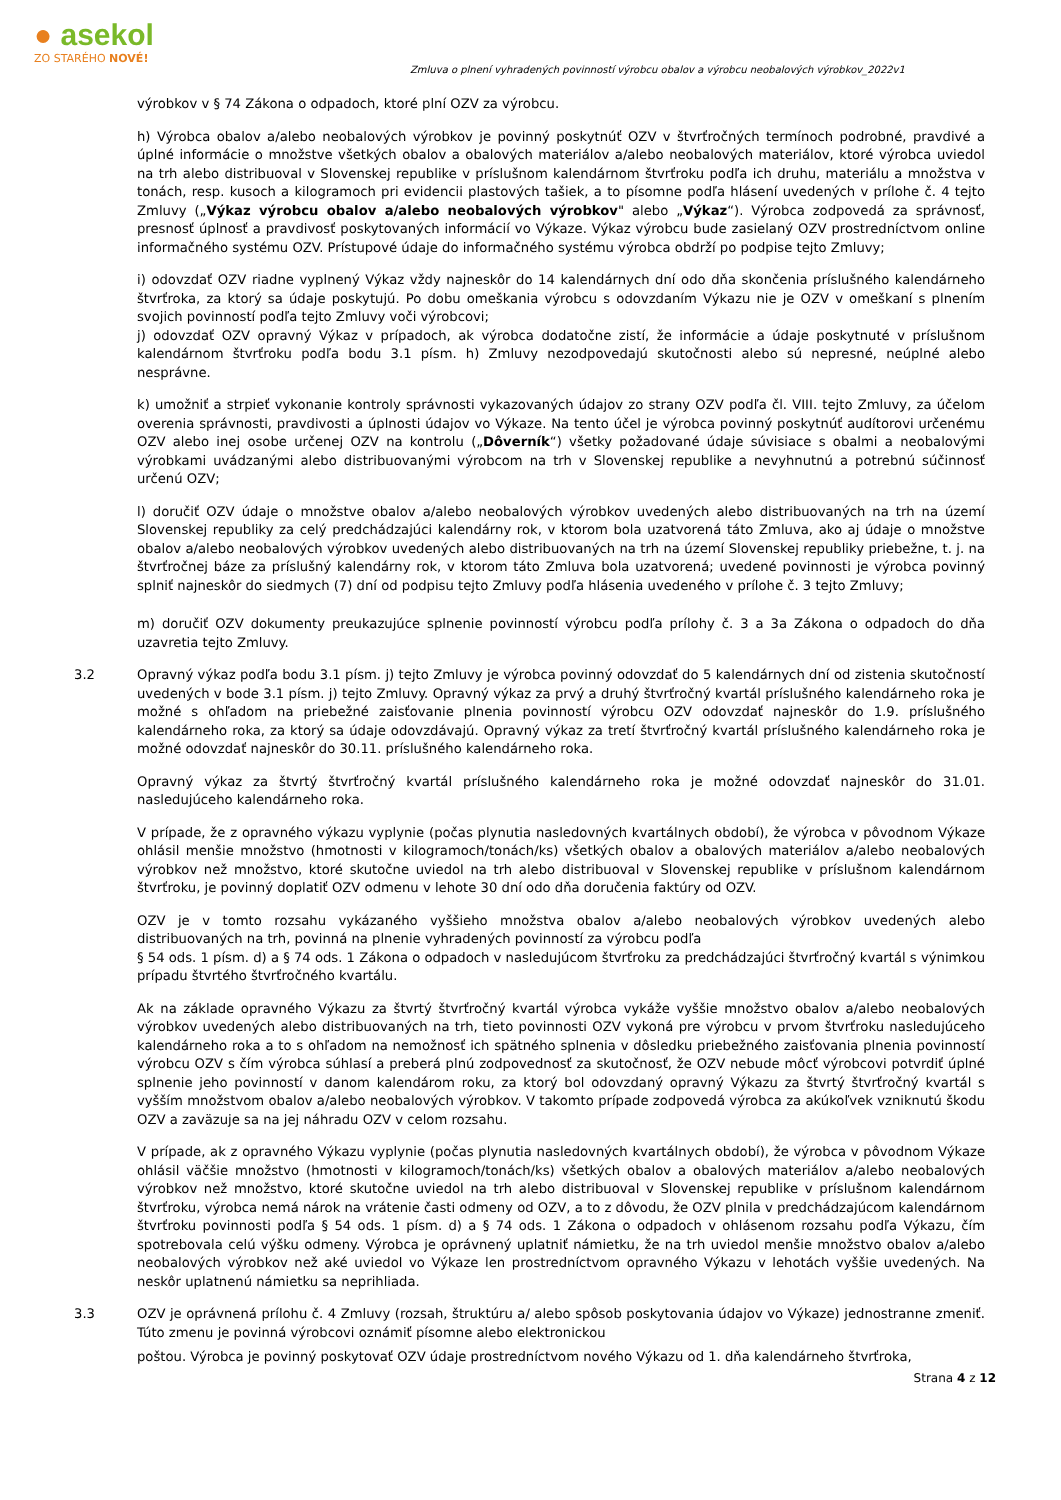● asekol
ZO STARÉHO NOVÉ!
Zmluva o plnení vyhradených povinností výrobcu obalov a výrobcu neobalových výrobkov_2022v1
výrobkov v § 74 Zákona o odpadoch, ktoré plní OZV za výrobcu.
h) Výrobca obalov a/alebo neobalových výrobkov je povinný poskytnúť OZV v štvrťročných termínoch podrobné, pravdivé a úplné informácie o množstve všetkých obalov a obalových materiálov a/alebo neobalových materiálov, ktoré výrobca uviedol na trh alebo distribuoval v Slovenskej republike v príslušnom kalendárnom štvrťroku podľa ich druhu, materiálu a množstva v tonách, resp. kusoch a kilogramoch pri evidencii plastových tašiek, a to písomne podľa hlásení uvedených v prílohe č. 4 tejto Zmluvy („Výkaz výrobcu obalov a/alebo neobalových výrobkov" alebo „Výkaz“). Výrobca zodpovedá za správnosť, presnosť úplnosť a pravdivosť poskytovaných informácií vo Výkaze. Výkaz výrobcu bude zasielaný OZV prostredníctvom online informačného systému OZV. Prístupové údaje do informačného systému výrobca obdrží po podpise tejto Zmluvy;
i) odovzdať OZV riadne vyplnený Výkaz vždy najneskôr do 14 kalendárnych dní odo dňa skončenia príslušného kalendárneho štvrťroka, za ktorý sa údaje poskytujú. Po dobu omeškania výrobcu s odovzdaním Výkazu nie je OZV v omeškaní s plnením svojich povinností podľa tejto Zmluvy voči výrobcovi;
j) odovzdať OZV opravný Výkaz v prípadoch, ak výrobca dodatočne zistí, že informácie a údaje poskytnuté v príslušnom kalendárnom štvrťroku podľa bodu 3.1 písm. h) Zmluvy nezodpovedajú skutočnosti alebo sú nepresné, neúplné alebo nesprávne.
k) umožniť a strpieť vykonanie kontroly správnosti vykazovaných údajov zo strany OZV podľa čl. VIII. tejto Zmluvy, za účelom overenia správnosti, pravdivosti a úplnosti údajov vo Výkaze. Na tento účel je výrobca povinný poskytnúť audítorovi určenému OZV alebo inej osobe určenej OZV na kontrolu („Dôverník“) všetky požadované údaje súvisiace s obalmi a neobalovými výrobkami uvádzanými alebo distribuovanými výrobcom na trh v Slovenskej republike a nevyhnutnú a potrebnú súčinnosť určenú OZV;
l) doručiť OZV údaje o množstve obalov a/alebo neobalových výrobkov uvedených alebo distribuovaných na trh na území Slovenskej republiky za celý predchádzajúci kalendárny rok, v ktorom bola uzatvorená táto Zmluva, ako aj údaje o množstve obalov a/alebo neobalových výrobkov uvedených alebo distribuovaných na trh na území Slovenskej republiky priebežne, t. j. na štvrťročnej báze za príslušný kalendárny rok, v ktorom táto Zmluva bola uzatvorená; uvedené povinnosti je výrobca povinný splniť najneskôr do siedmych (7) dní od podpisu tejto Zmluvy podľa hlásenia uvedeného v prílohe č. 3 tejto Zmluvy;
m) doručiť OZV dokumenty preukazujúce splnenie povinností výrobcu podľa prílohy č. 3 a 3a Zákona o odpadoch do dňa uzavretia tejto Zmluvy.
3.2 Opravný výkaz podľa bodu 3.1 písm. j) tejto Zmluvy je výrobca povinný odovzdať do 5 kalendárnych dní od zistenia skutočností uvedených v bode 3.1 písm. j) tejto Zmluvy. Opravný výkaz za prvý a druhý štvrťročný kvartál príslušného kalendárneho roka je možné s ohľadom na priebežné zaisťovanie plnenia povinností výrobcu OZV odovzdať najneskôr do 1.9. príslušného kalendárneho roka, za ktorý sa údaje odovzdávajú. Opravný výkaz za tretí štvrťročný kvartál príslušného kalendárneho roka je možné odovzdať najneskôr do 30.11. príslušného kalendárneho roka.
Opravný výkaz za štvrtý štvrťročný kvartál príslušného kalendárneho roka je možné odovzdať najneskôr do 31.01. nasledujúceho kalendárneho roka.
V prípade, že z opravného výkazu vyplynie (počas plynutia nasledovných kvartálnych období), že výrobca v pôvodnom Výkaze ohlásil menšie množstvo (hmotnosti v kilogramoch/tonách/ks) všetkých obalov a obalových materiálov a/alebo neobalových výrobkov než množstvo, ktoré skutočne uviedol na trh alebo distribuoval v Slovenskej republike v príslušnom kalendárnom štvrťroku, je povinný doplatiť OZV odmenu v lehote 30 dní odo dňa doručenia faktúry od OZV.
OZV je v tomto rozsahu vykázaného vyššieho množstva obalov a/alebo neobalových výrobkov uvedených alebo distribuovaných na trh, povinná na plnenie vyhradených povinností za výrobcu podľa
§ 54 ods. 1 písm. d) a § 74 ods. 1 Zákona o odpadoch v nasledujúcom štvrťroku za predchádzajúci štvrťročný kvartál s výnimkou prípadu štvrtého štvrťročného kvartálu.
Ak na základe opravného Výkazu za štvrtý štvrťročný kvartál výrobca vykáže vyššie množstvo obalov a/alebo neobalových výrobkov uvedených alebo distribuovaných na trh, tieto povinnosti OZV vykoná pre výrobcu v prvom štvrťroku nasledujúceho kalendárneho roka a to s ohľadom na nemožnosť ich spätného splnenia v dôsledku priebežného zaisťovania plnenia povinností výrobcu OZV s čím výrobca súhlasí a preberá plnú zodpovednosť za skutočnosť, že OZV nebude môcť výrobcovi potvrdiť úplné splnenie jeho povinností v danom kalendárom roku, za ktorý bol odovzdaný opravný Výkazu za štvrtý štvrťročný kvartál s vyšším množstvom obalov a/alebo neobalových výrobkov. V takomto prípade zodpovedá výrobca za akúkoľvek vzniknutú škodu OZV a zaväzuje sa na jej náhradu OZV v celom rozsahu.
V prípade, ak z opravného Výkazu vyplynie (počas plynutia nasledovných kvartálnych období), že výrobca v pôvodnom Výkaze ohlásil väčšie množstvo (hmotnosti v kilogramoch/tonách/ks) všetkých obalov a obalových materiálov a/alebo neobalových výrobkov než množstvo, ktoré skutočne uviedol na trh alebo distribuoval v Slovenskej republike v príslušnom kalendárnom štvrťroku, výrobca nemá nárok na vrátenie časti odmeny od OZV, a to z dôvodu, že OZV plnila v predchádzajúcom kalendárnom štvrťroku povinnosti podľa § 54 ods. 1 písm. d) a § 74 ods. 1 Zákona o odpadoch v ohlásenom rozsahu podľa Výkazu, čím spotrebovala celú výšku odmeny. Výrobca je oprávnený uplatniť námietku, že na trh uviedol menšie množstvo obalov a/alebo neobalových výrobkov než aké uviedol vo Výkaze len prostredníctvom opravného Výkazu v lehotách vyššie uvedených. Na neskôr uplatnenú námietku sa neprihliada.
3.3 OZV je oprávnená prílohu č. 4 Zmluvy (rozsah, štruktúru a/ alebo spôsob poskytovania údajov vo Výkaze) jednostranne zmeniť. Túto zmenu je povinná výrobcovi oznámiť písomne alebo elektronickou
poštou. Výrobca je povinný poskytovať OZV údaje prostredníctvom nového Výkazu od 1. dňa kalendárneho štvrťroka,
Strana 4 z 12